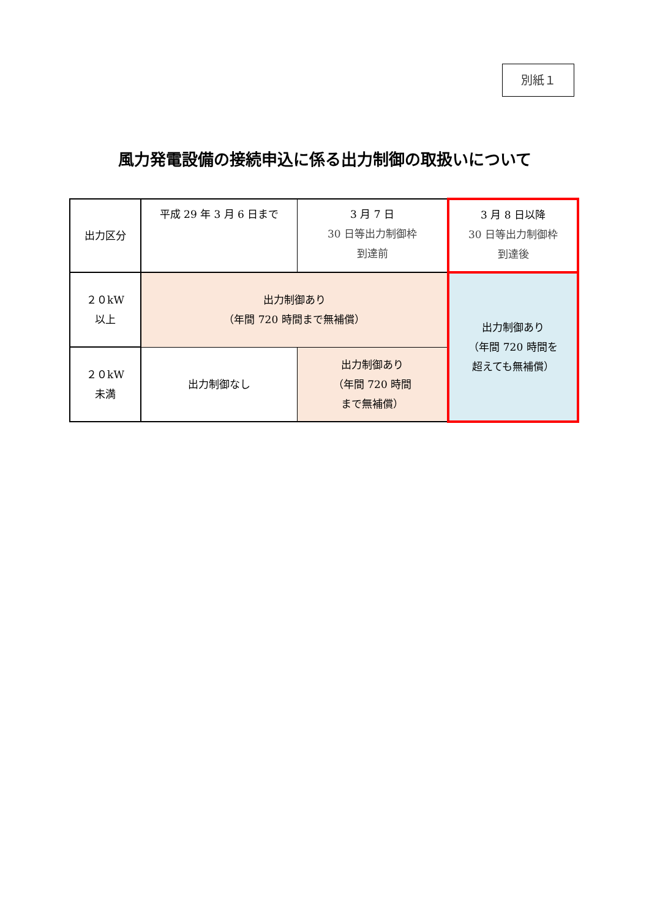別紙１
風力発電設備の接続申込に係る出力制御の取扱いについて
| 出力区分 | 平成 29 年 3 月 6 日まで | 3 月 7 日 30 日等出力制御枠 到達前 | 3 月 8 日以降 30 日等出力制御枠 到達後 |
| ２０kW 以上 | 出力制御あり （年間 720 時間まで無補償） | | 出力制御あり （年間 720 時間を 超えても無補償） |
| ２０kW 未満 | 出力制御なし | 出力制御あり （年間 720 時間 まで無補償） | |